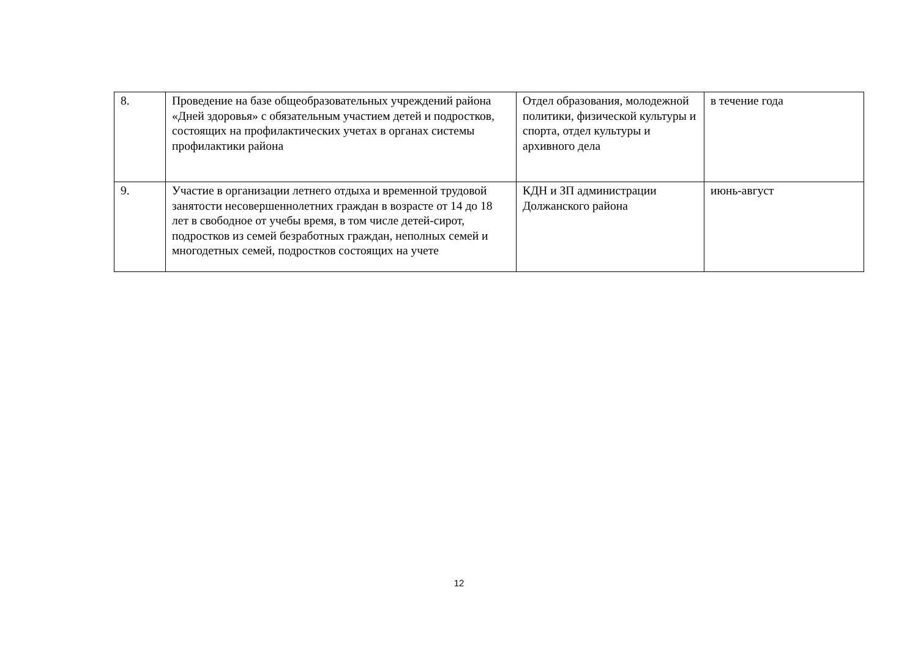| 8. | Проведение на базе общеобразовательных учреждений района «Дней здоровья» с обязательным участием детей и подростков, состоящих на профилактических учетах в органах системы профилактики района | Отдел образования, молодежной политики, физической культуры и спорта, отдел культуры и архивного дела | в течение года |
| 9. | Участие в организации летнего отдыха и временной трудовой занятости несовершеннолетних граждан в возрасте от 14 до 18 лет в свободное от учебы время, в том числе детей-сирот, подростков из семей безработных граждан, неполных семей и многодетных семей, подростков состоящих на учете | КДН и ЗП администрации Должанского района | июнь-август |
12